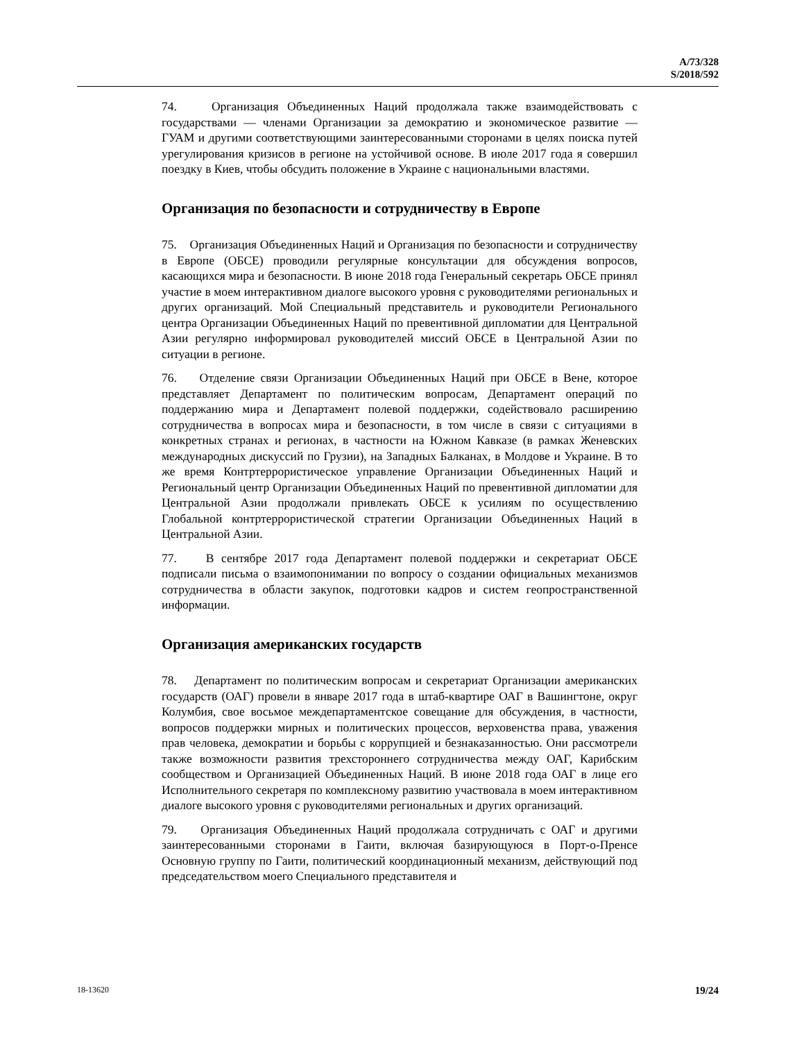A/73/328
S/2018/592
74. Организация Объединенных Наций продолжала также взаимодействовать с государствами — членами Организации за демократию и экономическое развитие — ГУАМ и другими соответствующими заинтересованными сторонами в целях поиска путей урегулирования кризисов в регионе на устойчивой основе. В июле 2017 года я совершил поездку в Киев, чтобы обсудить положение в Украине с национальными властями.
Организация по безопасности и сотрудничеству в Европе
75. Организация Объединенных Наций и Организация по безопасности и сотрудничеству в Европе (ОБСЕ) проводили регулярные консультации для обсуждения вопросов, касающихся мира и безопасности. В июне 2018 года Генеральный секретарь ОБСЕ принял участие в моем интерактивном диалоге высокого уровня с руководителями региональных и других организаций. Мой Специальный представитель и руководители Регионального центра Организации Объединенных Наций по превентивной дипломатии для Центральной Азии регулярно информировал руководителей миссий ОБСЕ в Центральной Азии по ситуации в регионе.
76. Отделение связи Организации Объединенных Наций при ОБСЕ в Вене, которое представляет Департамент по политическим вопросам, Департамент операций по поддержанию мира и Департамент полевой поддержки, содействовало расширению сотрудничества в вопросах мира и безопасности, в том числе в связи с ситуациями в конкретных странах и регионах, в частности на Южном Кавказе (в рамках Женевских международных дискуссий по Грузии), на Западных Балканах, в Молдове и Украине. В то же время Контртеррористическое управление Организации Объединенных Наций и Региональный центр Организации Объединенных Наций по превентивной дипломатии для Центральной Азии продолжали привлекать ОБСЕ к усилиям по осуществлению Глобальной контртеррористической стратегии Организации Объединенных Наций в Центральной Азии.
77. В сентябре 2017 года Департамент полевой поддержки и секретариат ОБСЕ подписали письма о взаимопонимании по вопросу о создании официальных механизмов сотрудничества в области закупок, подготовки кадров и систем геопространственной информации.
Организация американских государств
78. Департамент по политическим вопросам и секретариат Организации американских государств (ОАГ) провели в январе 2017 года в штаб-квартире ОАГ в Вашингтоне, округ Колумбия, свое восьмое междепартаментское совещание для обсуждения, в частности, вопросов поддержки мирных и политических процессов, верховенства права, уважения прав человека, демократии и борьбы с коррупцией и безнаказанностью. Они рассмотрели также возможности развития трехстороннего сотрудничества между ОАГ, Карибским сообществом и Организацией Объединенных Наций. В июне 2018 года ОАГ в лице его Исполнительного секретаря по комплексному развитию участвовала в моем интерактивном диалоге высокого уровня с руководителями региональных и других организаций.
79. Организация Объединенных Наций продолжала сотрудничать с ОАГ и другими заинтересованными сторонами в Гаити, включая базирующуюся в Порт-о-Пренсе Основную группу по Гаити, политический координационный механизм, действующий под председательством моего Специального представителя и
18-13620 19/24